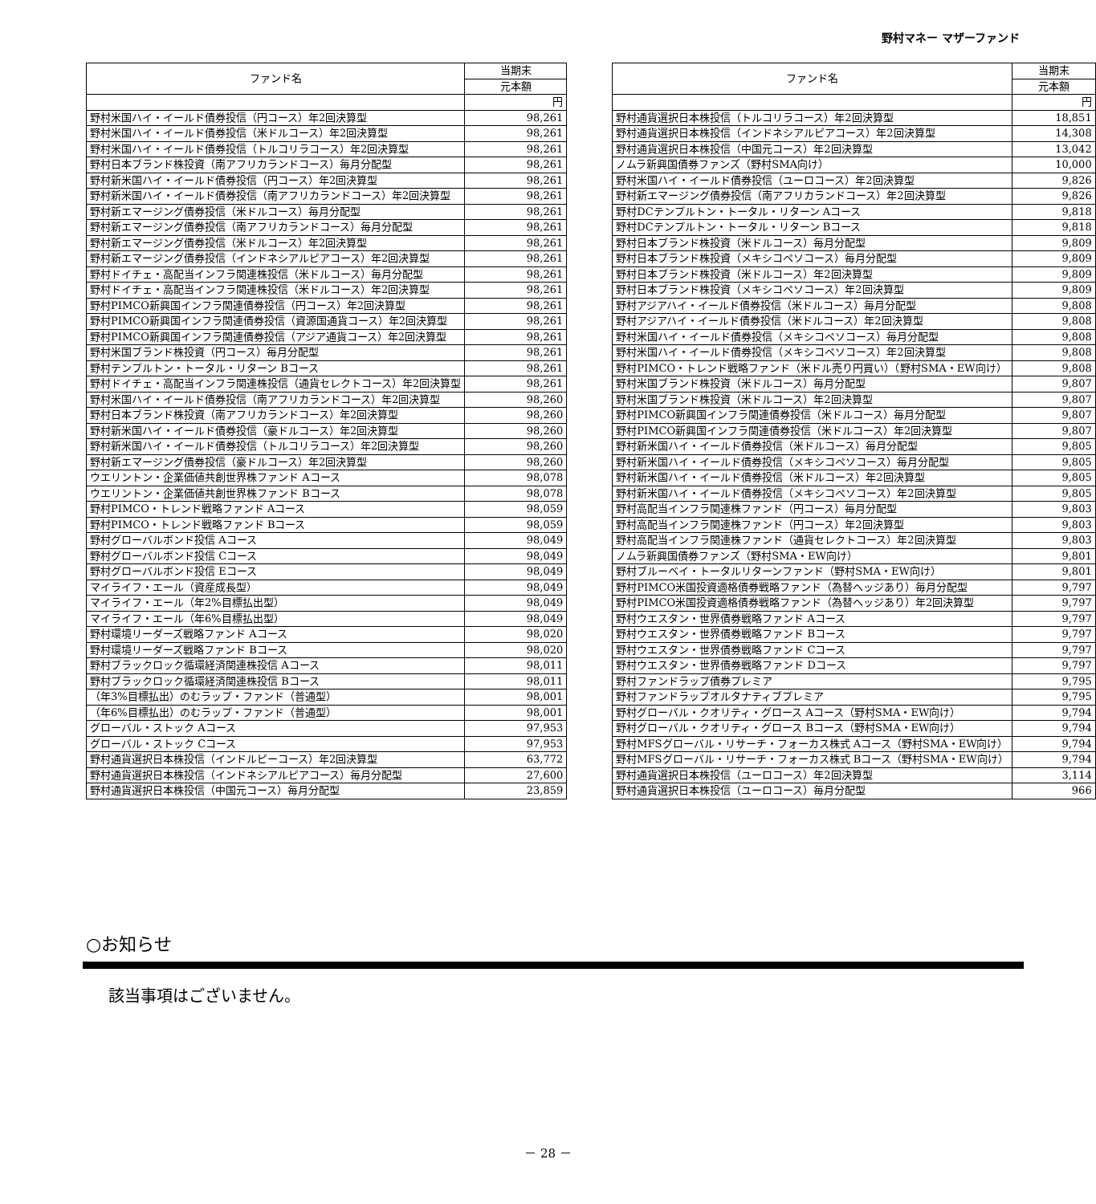野村マネー マザーファンド
| ファンド名 | 当期末 |
| --- | --- |
| | 元本額 |
| | 円 |
| 野村米国ハイ・イールド債券投信（円コース）年2回決算型 | 98,261 |
| 野村米国ハイ・イールド債券投信（米ドルコース）年2回決算型 | 98,261 |
| 野村米国ハイ・イールド債券投信（トルコリラコース）年2回決算型 | 98,261 |
| 野村日本ブランド株投資（南アフリカランドコース）毎月分配型 | 98,261 |
| 野村新米国ハイ・イールド債券投信（円コース）年2回決算型 | 98,261 |
| 野村新米国ハイ・イールド債券投信（南アフリカランドコース）年2回決算型 | 98,261 |
| 野村新エマージング債券投信（米ドルコース）毎月分配型 | 98,261 |
| 野村新エマージング債券投信（南アフリカランドコース）毎月分配型 | 98,261 |
| 野村新エマージング債券投信（米ドルコース）年2回決算型 | 98,261 |
| 野村新エマージング債券投信（インドネシアルピアコース）年2回決算型 | 98,261 |
| 野村ドイチェ・高配当インフラ関連株投信（米ドルコース）毎月分配型 | 98,261 |
| 野村ドイチェ・高配当インフラ関連株投信（米ドルコース）年2回決算型 | 98,261 |
| 野村PIMCO新興国インフラ関連債券投信（円コース）年2回決算型 | 98,261 |
| 野村PIMCO新興国インフラ関連債券投信（資源国通貨コース）年2回決算型 | 98,261 |
| 野村PIMCO新興国インフラ関連債券投信（アジア通貨コース）年2回決算型 | 98,261 |
| 野村米国ブランド株投資（円コース）毎月分配型 | 98,261 |
| 野村テンプルトン・トータル・リターン Bコース | 98,261 |
| 野村ドイチェ・高配当インフラ関連株投信（通貨セレクトコース）年2回決算型 | 98,261 |
| 野村米国ハイ・イールド債券投信（南アフリカランドコース）年2回決算型 | 98,260 |
| 野村日本ブランド株投資（南アフリカランドコース）年2回決算型 | 98,260 |
| 野村新米国ハイ・イールド債券投信（豪ドルコース）年2回決算型 | 98,260 |
| 野村新米国ハイ・イールド債券投信（トルコリラコース）年2回決算型 | 98,260 |
| 野村新エマージング債券投信（豪ドルコース）年2回決算型 | 98,260 |
| ウエリントン・企業価値共創世界株ファンド Aコース | 98,078 |
| ウエリントン・企業価値共創世界株ファンド Bコース | 98,078 |
| 野村PIMCO・トレンド戦略ファンド Aコース | 98,059 |
| 野村PIMCO・トレンド戦略ファンド Bコース | 98,059 |
| 野村グローバルボンド投信 Aコース | 98,049 |
| 野村グローバルボンド投信 Cコース | 98,049 |
| 野村グローバルボンド投信 Eコース | 98,049 |
| マイライフ・エール（資産成長型） | 98,049 |
| マイライフ・エール（年2%目標払出型） | 98,049 |
| マイライフ・エール（年6%目標払出型） | 98,049 |
| 野村環境リーダーズ戦略ファンド Aコース | 98,020 |
| 野村環境リーダーズ戦略ファンド Bコース | 98,020 |
| 野村ブラックロック循環経済関連株投信 Aコース | 98,011 |
| 野村ブラックロック循環経済関連株投信 Bコース | 98,011 |
| （年3%目標払出）のむラップ・ファンド（普通型） | 98,001 |
| （年6%目標払出）のむラップ・ファンド（普通型） | 98,001 |
| グローバル・ストック Aコース | 97,953 |
| グローバル・ストック Cコース | 97,953 |
| 野村通貨選択日本株投信（インドルピーコース）年2回決算型 | 63,772 |
| 野村通貨選択日本株投信（インドネシアルピアコース）毎月分配型 | 27,600 |
| 野村通貨選択日本株投信（中国元コース）毎月分配型 | 23,859 |
| ファンド名 | 当期末 |
| --- | --- |
| | 元本額 |
| | 円 |
| 野村通貨選択日本株投信（トルコリラコース）年2回決算型 | 18,851 |
| 野村通貨選択日本株投信（インドネシアルピアコース）年2回決算型 | 14,308 |
| 野村通貨選択日本株投信（中国元コース）年2回決算型 | 13,042 |
| ノムラ新興国債券ファンズ（野村SMA向け） | 10,000 |
| 野村米国ハイ・イールド債券投信（ユーロコース）年2回決算型 | 9,826 |
| 野村新エマージング債券投信（南アフリカランドコース）年2回決算型 | 9,826 |
| 野村DCテンプルトン・トータル・リターン Aコース | 9,818 |
| 野村DCテンプルトン・トータル・リターン Bコース | 9,818 |
| 野村日本ブランド株投資（米ドルコース）毎月分配型 | 9,809 |
| 野村日本ブランド株投資（メキシコペソコース）毎月分配型 | 9,809 |
| 野村日本ブランド株投資（米ドルコース）年2回決算型 | 9,809 |
| 野村日本ブランド株投資（メキシコペソコース）年2回決算型 | 9,809 |
| 野村アジアハイ・イールド債券投信（米ドルコース）毎月分配型 | 9,808 |
| 野村アジアハイ・イールド債券投信（米ドルコース）年2回決算型 | 9,808 |
| 野村米国ハイ・イールド債券投信（メキシコペソコース）毎月分配型 | 9,808 |
| 野村米国ハイ・イールド債券投信（メキシコペソコース）年2回決算型 | 9,808 |
| 野村PIMCO・トレンド戦略ファンド（米ドル売り円買い）（野村SMA・EW向け） | 9,808 |
| 野村米国ブランド株投資（米ドルコース）毎月分配型 | 9,807 |
| 野村米国ブランド株投資（米ドルコース）年2回決算型 | 9,807 |
| 野村PIMCO新興国インフラ関連債券投信（米ドルコース）毎月分配型 | 9,807 |
| 野村PIMCO新興国インフラ関連債券投信（米ドルコース）年2回決算型 | 9,807 |
| 野村新米国ハイ・イールド債券投信（米ドルコース）毎月分配型 | 9,805 |
| 野村新米国ハイ・イールド債券投信（メキシコペソコース）毎月分配型 | 9,805 |
| 野村新米国ハイ・イールド債券投信（米ドルコース）年2回決算型 | 9,805 |
| 野村新米国ハイ・イールド債券投信（メキシコペソコース）年2回決算型 | 9,805 |
| 野村高配当インフラ関連株ファンド（円コース）毎月分配型 | 9,803 |
| 野村高配当インフラ関連株ファンド（円コース）年2回決算型 | 9,803 |
| 野村高配当インフラ関連株ファンド（通貨セレクトコース）年2回決算型 | 9,803 |
| ノムラ新興国債券ファンズ（野村SMA・EW向け） | 9,801 |
| 野村ブルーベイ・トータルリターンファンド（野村SMA・EW向け） | 9,801 |
| 野村PIMCO米国投資適格債券戦略ファンド（為替ヘッジあり）毎月分配型 | 9,797 |
| 野村PIMCO米国投資適格債券戦略ファンド（為替ヘッジあり）年2回決算型 | 9,797 |
| 野村ウエスタン・世界債券戦略ファンド Aコース | 9,797 |
| 野村ウエスタン・世界債券戦略ファンド Bコース | 9,797 |
| 野村ウエスタン・世界債券戦略ファンド Cコース | 9,797 |
| 野村ウエスタン・世界債券戦略ファンド Dコース | 9,797 |
| 野村ファンドラップ債券プレミア | 9,795 |
| 野村ファンドラップオルタナティブプレミア | 9,795 |
| 野村グローバル・クオリティ・グロース Aコース（野村SMA・EW向け） | 9,794 |
| 野村グローバル・クオリティ・グロース Bコース（野村SMA・EW向け） | 9,794 |
| 野村MFSグローバル・リサーチ・フォーカス株式 Aコース（野村SMA・EW向け） | 9,794 |
| 野村MFSグローバル・リサーチ・フォーカス株式 Bコース（野村SMA・EW向け） | 9,794 |
| 野村通貨選択日本株投信（ユーロコース）年2回決算型 | 3,114 |
| 野村通貨選択日本株投信（ユーロコース）毎月分配型 | 966 |
○お知らせ
該当事項はございません。
－ 28 －